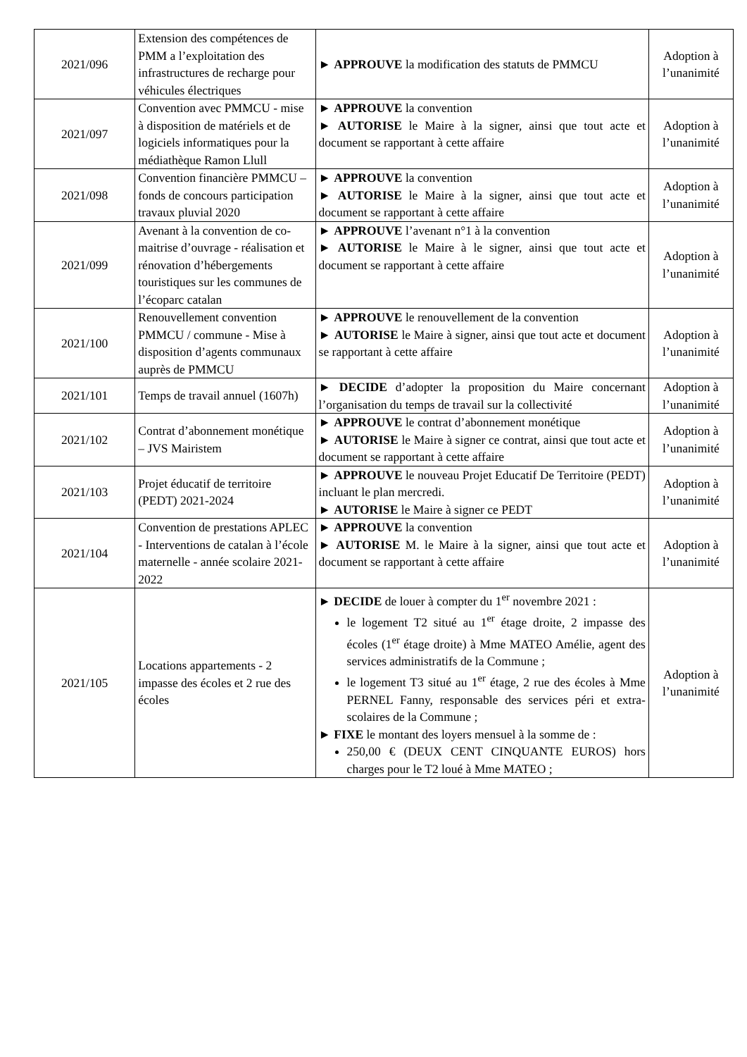| 2021/096 | Extension des compétences de PMM a l’exploitation des infrastructures de recharge pour véhicules électriques | ► APPROUVE la modification des statuts de PMMCU | Adoption à l’unanimité |
| 2021/097 | Convention avec PMMCU - mise à disposition de matériels et de logiciels informatiques pour la médiathèque Ramon Llull | ► APPROUVE la convention ► AUTORISE le Maire à la signer, ainsi que tout acte et document se rapportant à cette affaire | Adoption à l’unanimité |
| 2021/098 | Convention financière PMMCU – fonds de concours participation travaux pluvial 2020 | ► APPROUVE la convention ► AUTORISE le Maire à la signer, ainsi que tout acte et document se rapportant à cette affaire | Adoption à l’unanimité |
| 2021/099 | Avenant à la convention de co-maitrise d’ouvrage - réalisation et rénovation d’hébergements touristiques sur les communes de l’écoparc catalan | ► APPROUVE l’avenant n°1 à la convention ► AUTORISE le Maire à le signer, ainsi que tout acte et document se rapportant à cette affaire | Adoption à l’unanimité |
| 2021/100 | Renouvellement convention PMMCU / commune - Mise à disposition d’agents communaux auprès de PMMCU | ► APPROUVE le renouvellement de la convention ► AUTORISE le Maire à signer, ainsi que tout acte et document se rapportant à cette affaire | Adoption à l’unanimité |
| 2021/101 | Temps de travail annuel (1607h) | ► DECIDE d’adopter la proposition du Maire concernant l’organisation du temps de travail sur la collectivité | Adoption à l’unanimité |
| 2021/102 | Contrat d’abonnement monétique – JVS Mairistem | ► APPROUVE le contrat d’abonnement monétique ► AUTORISE le Maire à signer ce contrat, ainsi que tout acte et document se rapportant à cette affaire | Adoption à l’unanimité |
| 2021/103 | Projet éducatif de territoire (PEDT) 2021-2024 | ► APPROUVE le nouveau Projet Educatif De Territoire (PEDT) incluant le plan mercredi. ► AUTORISE le Maire à signer ce PEDT | Adoption à l’unanimité |
| 2021/104 | Convention de prestations APLEC - Interventions de catalan à l’école maternelle - année scolaire 2021-2022 | ► APPROUVE la convention ► AUTORISE M. le Maire à la signer, ainsi que tout acte et document se rapportant à cette affaire | Adoption à l’unanimité |
| 2021/105 | Locations appartements - 2 impasse des écoles et 2 rue des écoles | ► DECIDE de louer à compter du 1<sup>er</sup> novembre 2021 : le logement T2 situé au 1<sup>er</sup> étage droite, 2 impasse des écoles (1<sup>er</sup> étage droite) à Mme MATEO Amélie, agent des services administratifs de la Commune ; le logement T3 situé au 1<sup>er</sup> étage, 2 rue des écoles à Mme PERNEL Fanny, responsable des services péri et extra-scolaires de la Commune ; ► FIXE le montant des loyers mensuel à la somme de : 250,00 € (DEUX CENT CINQUANTE EUROS) hors charges pour le T2 loué à Mme MATEO ; | Adoption à l’unanimité |